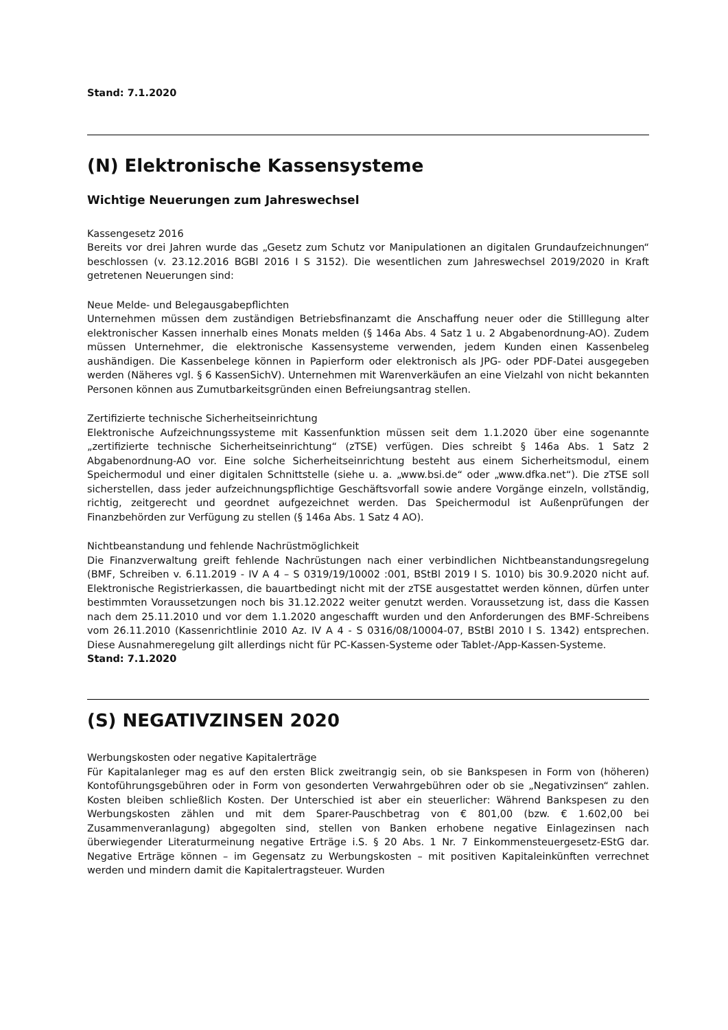Stand: 7.1.2020
(N) Elektronische Kassensysteme
Wichtige Neuerungen zum Jahreswechsel
Kassengesetz 2016
Bereits vor drei Jahren wurde das „Gesetz zum Schutz vor Manipulationen an digitalen Grundaufzeichnungen“ beschlossen (v. 23.12.2016 BGBl 2016 I S 3152). Die wesentlichen zum Jahreswechsel 2019/2020 in Kraft getretenen Neuerungen sind:
Neue Melde- und Belegausgabepflichten
Unternehmen müssen dem zuständigen Betriebsfinanzamt die Anschaffung neuer oder die Stilllegung alter elektronischer Kassen innerhalb eines Monats melden (§ 146a Abs. 4 Satz 1 u. 2 Abgabenordnung-AO). Zudem müssen Unternehmer, die elektronische Kassensysteme verwenden, jedem Kunden einen Kassenbeleg aushändigen. Die Kassenbelege können in Papierform oder elektronisch als JPG- oder PDF-Datei ausgegeben werden (Näheres vgl. § 6 KassenSichV). Unternehmen mit Warenverkäufen an eine Vielzahl von nicht bekannten Personen können aus Zumutbarkeitsgründen einen Befreiungsantrag stellen.
Zertifizierte technische Sicherheitseinrichtung
Elektronische Aufzeichnungssysteme mit Kassenfunktion müssen seit dem 1.1.2020 über eine sogenannte „zertifizierte technische Sicherheitseinrichtung“ (zTSE) verfügen. Dies schreibt § 146a Abs. 1 Satz 2 Abgabenordnung-AO vor. Eine solche Sicherheitseinrichtung besteht aus einem Sicherheitsmodul, einem Speichermodul und einer digitalen Schnittstelle (siehe u. a. „www.bsi.de“ oder „www.dfka.net“). Die zTSE soll sicherstellen, dass jeder aufzeichnungspflichtige Geschäftsvorfall sowie andere Vorgänge einzeln, vollständig, richtig, zeitgerecht und geordnet aufgezeichnet werden. Das Speichermodul ist Außenprüfungen der Finanzbehörden zur Verfügung zu stellen (§ 146a Abs. 1 Satz 4 AO).
Nichtbeanstandung und fehlende Nachrüstmöglichkeit
Die Finanzverwaltung greift fehlende Nachrüstungen nach einer verbindlichen Nichtbeanstandungsregelung (BMF, Schreiben v. 6.11.2019 - IV A 4 – S 0319/19/10002 :001, BStBl 2019 I S. 1010) bis 30.9.2020 nicht auf. Elektronische Registrierkassen, die bauartbedingt nicht mit der zTSE ausgestattet werden können, dürfen unter bestimmten Voraussetzungen noch bis 31.12.2022 weiter genutzt werden. Voraussetzung ist, dass die Kassen nach dem 25.11.2010 und vor dem 1.1.2020 angeschafft wurden und den Anforderungen des BMF-Schreibens vom 26.11.2010 (Kassenrichtlinie 2010 Az. IV A 4 - S 0316/08/10004-07, BStBl 2010 I S. 1342) entsprechen. Diese Ausnahmeregelung gilt allerdings nicht für PC-Kassen-Systeme oder Tablet-/App-Kassen-Systeme.
Stand: 7.1.2020
(S) NEGATIVZINSEN 2020
Werbungskosten oder negative Kapitalerträge
Für Kapitalanleger mag es auf den ersten Blick zweitrangig sein, ob sie Bankspesen in Form von (höheren) Kontoführungsgebühren oder in Form von gesonderten Verwahrgebühren oder ob sie „Negativzinsen“ zahlen. Kosten bleiben schließlich Kosten. Der Unterschied ist aber ein steuerlicher: Während Bankspesen zu den Werbungskosten zählen und mit dem Sparer-Pauschbetrag von € 801,00 (bzw. € 1.602,00 bei Zusammenveranlagung) abgegolten sind, stellen von Banken erhobene negative Einlagezinsen nach überwiegender Literaturmeinung negative Erträge i.S. § 20 Abs. 1 Nr. 7 Einkommensteuergesetz-EStG dar. Negative Erträge können – im Gegensatz zu Werbungskosten – mit positiven Kapitaleinkünften verrechnet werden und mindern damit die Kapitalertragsteuer. Wurden